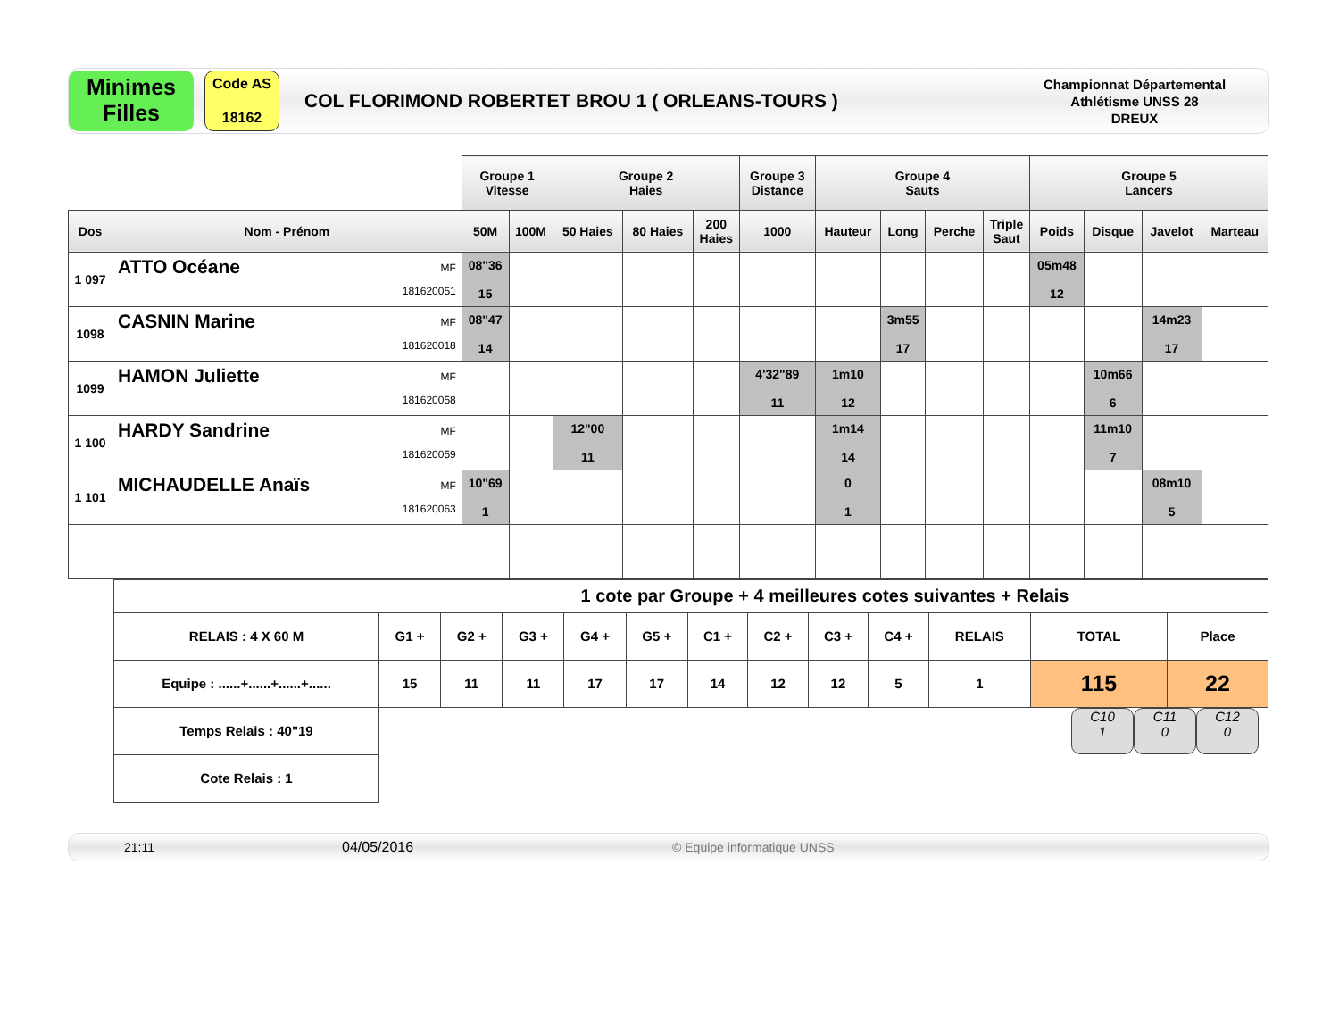Minimes
Filles
Code AS
18162
COL FLORIMOND ROBERTET BROU 1 ( ORLEANS-TOURS )
Championnat Départemental
Athlétisme UNSS 28
DREUX
| | | Groupe 1 Vitesse | | Groupe 2 Haies | | | Groupe 3 Distance | Groupe 4 Sauts | | | | Groupe 5 Lancers | | | |
| Dos | Nom - Prénom | 50M | 100M | 50 Haies | 80 Haies | 200 Haies | 1000 | Hauteur | Long | Perche | Triple Saut | Poids | Disque | Javelot | Marteau |
| 1 097 | MF 181620051 ATTO Océane | 08"36 15 | | | | | | | | | | 05m48 12 | | | |
| 1098 | MF 181620018 CASNIN Marine | 08"47 14 | | | | | | | 3m55 17 | | | | | 14m23 17 | |
| 1099 | MF 181620058 HAMON Juliette | | | | | | 4'32"89 11 | 1m10 12 | | | | | 10m66 6 | | |
| 1 100 | MF 181620059 HARDY Sandrine | | | 12"00 11 | | | | 1m14 14 | | | | | 11m10 7 | | |
| 1 101 | MF 181620063 MICHAUDELLE Anaïs | 10"69 1 | | | | | | 0 1 | | | | | | 08m10 5 | |
| 1 cote par Groupe + 4 meilleures cotes suivantes + Relais | | | | | | | | | | | | |
| RELAIS : 4 X 60 M | G1 + | G2 + | G3 + | G4 + | G5 + | C1 + | C2 + | C3 + | C4 + | RELAIS | TOTAL | Place |
| Equipe : ......+......+......+...... | 15 | 11 | 11 | 17 | 17 | 14 | 12 | 12 | 5 | 1 | 115 | 22 |
| Temps Relais : 40"19 | | | | | | | | | | | | |
| Cote Relais : 1 | | | | | | | | | | | | |
C10
1
C11
0
C12
0
21:11 04/05/2016 © Equipe informatique UNSS